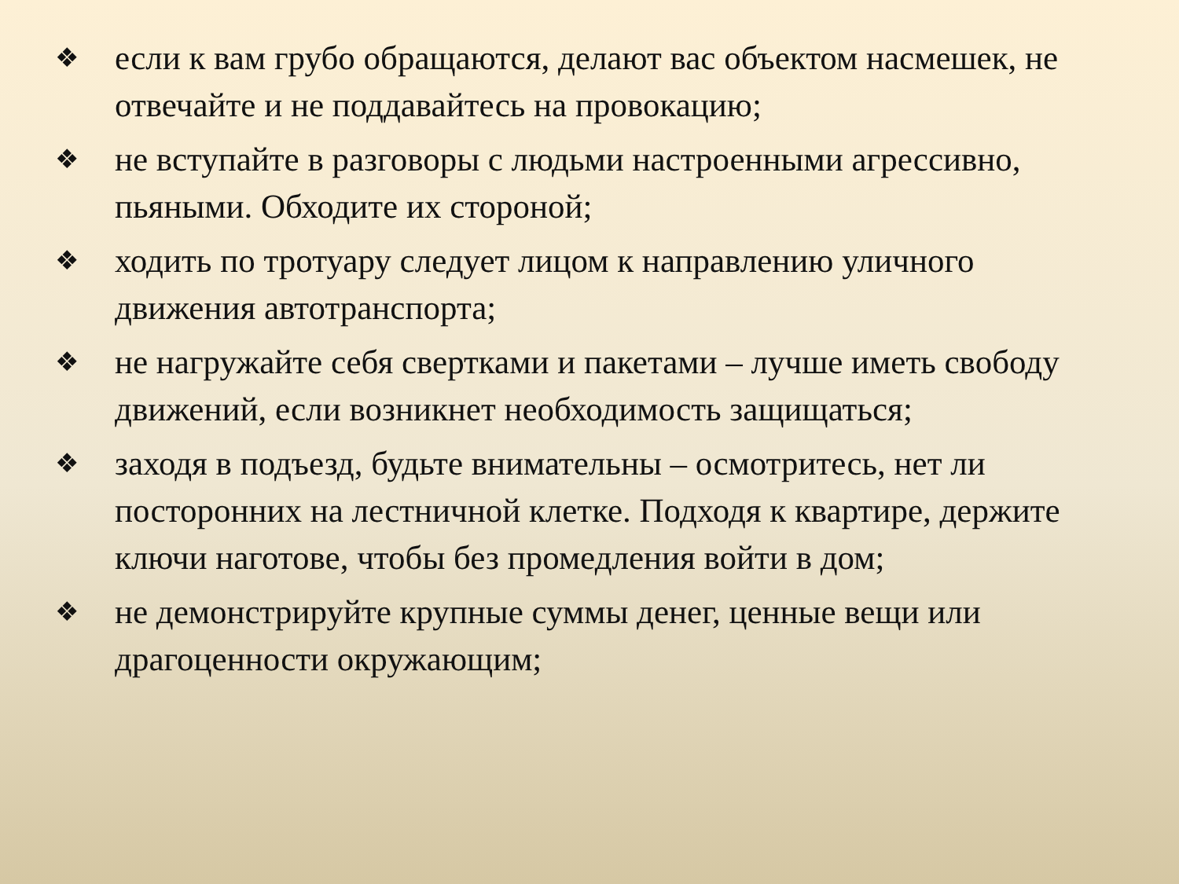❖ если к вам грубо обращаются, делают вас объектом насмешек, не отвечайте и не поддавайтесь на провокацию;
❖ не вступайте в разговоры с людьми настроенными агрессивно, пьяными. Обходите их стороной;
❖ ходить по тротуару следует лицом к направлению уличного движения автотранспорта;
❖ не нагружайте себя свертками и пакетами – лучше иметь свободу движений, если возникнет необходимость защищаться;
❖ заходя в подъезд, будьте внимательны – осмотритесь, нет ли посторонних на лестничной клетке. Подходя к квартире, держите ключи наготове, чтобы без промедления войти в дом;
❖ не демонстрируйте крупные суммы денег, ценные вещи или драгоценности окружающим;